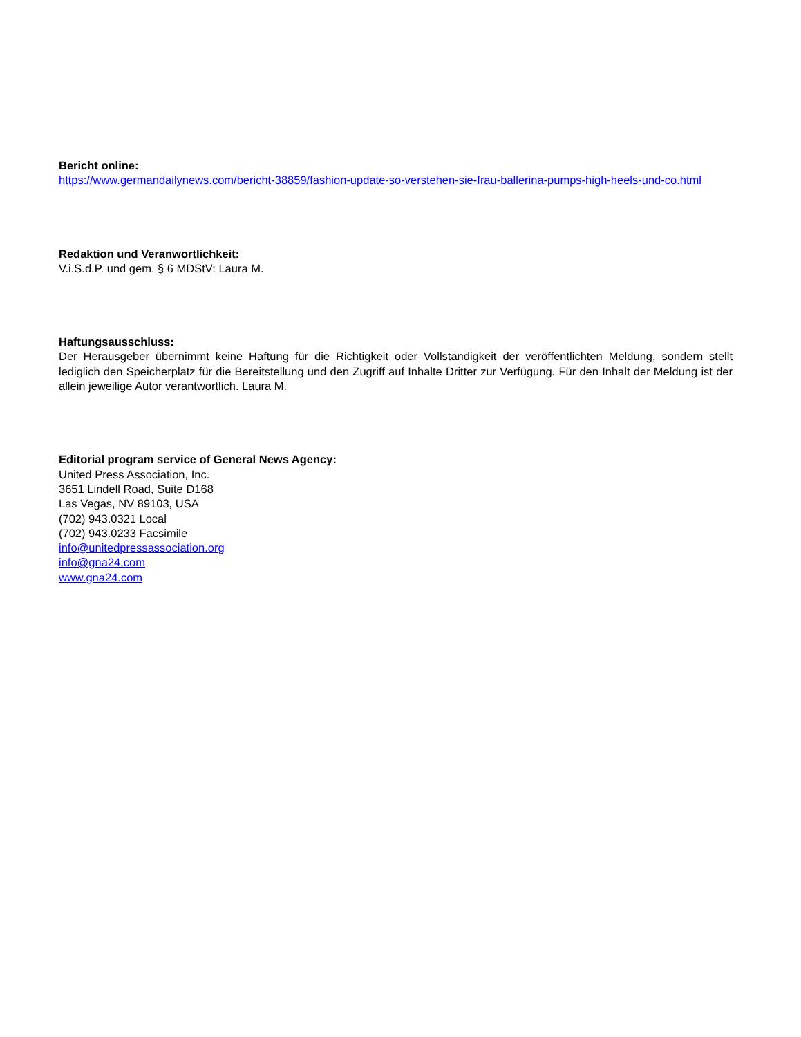Bericht online:
https://www.germandailynews.com/bericht-38859/fashion-update-so-verstehen-sie-frau-ballerina-pumps-high-heels-und-co.html
Redaktion und Veranwortlichkeit:
V.i.S.d.P. und gem. § 6 MDStV: Laura M.
Haftungsausschluss:
Der Herausgeber übernimmt keine Haftung für die Richtigkeit oder Vollständigkeit der veröffentlichten Meldung, sondern stellt lediglich den Speicherplatz für die Bereitstellung und den Zugriff auf Inhalte Dritter zur Verfügung. Für den Inhalt der Meldung ist der allein jeweilige Autor verantwortlich. Laura M.
Editorial program service of General News Agency:
United Press Association, Inc.
3651 Lindell Road, Suite D168
Las Vegas, NV 89103, USA
(702) 943.0321 Local
(702) 943.0233 Facsimile
info@unitedpressassociation.org
info@gna24.com
www.gna24.com